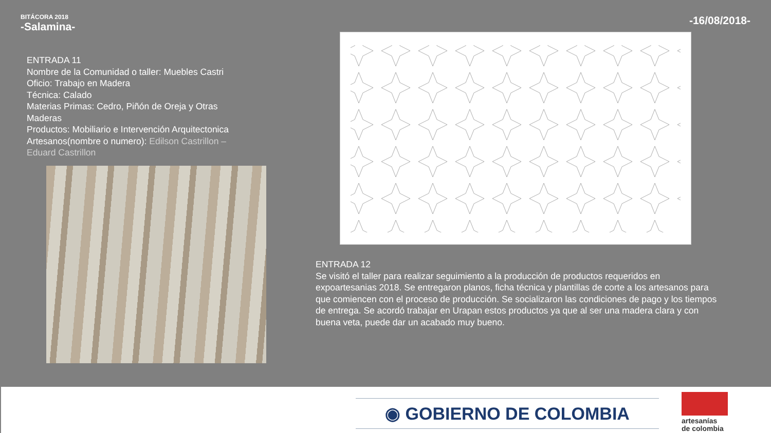BITÁCORA 2018
-Salamina-
-16/08/2018-
ENTRADA 11
Nombre de la Comunidad o taller: Muebles Castri
Oficio: Trabajo en Madera
Técnica: Calado
Materias Primas: Cedro, Piñón de Oreja y Otras Maderas
Productos: Mobiliario e Intervención Arquitectonica
Artesanos(nombre o numero): Edilson Castrillon – Eduard Castrillon
ENTRADA 12
Se visitó el taller para realizar seguimiento a la producción de productos requeridos en expoartesanias 2018. Se entregaron planos, ficha técnica y plantillas de corte a los artesanos para que comiencen con el proceso de producción. Se socializaron las condiciones de pago y los tiempos de entrega. Se acordó trabajar en Urapan estos productos ya que al ser una madera clara y con buena veta, puede dar un acabado muy bueno.
◉ GOBIERNO DE COLOMBIA
artesanías
de colombia